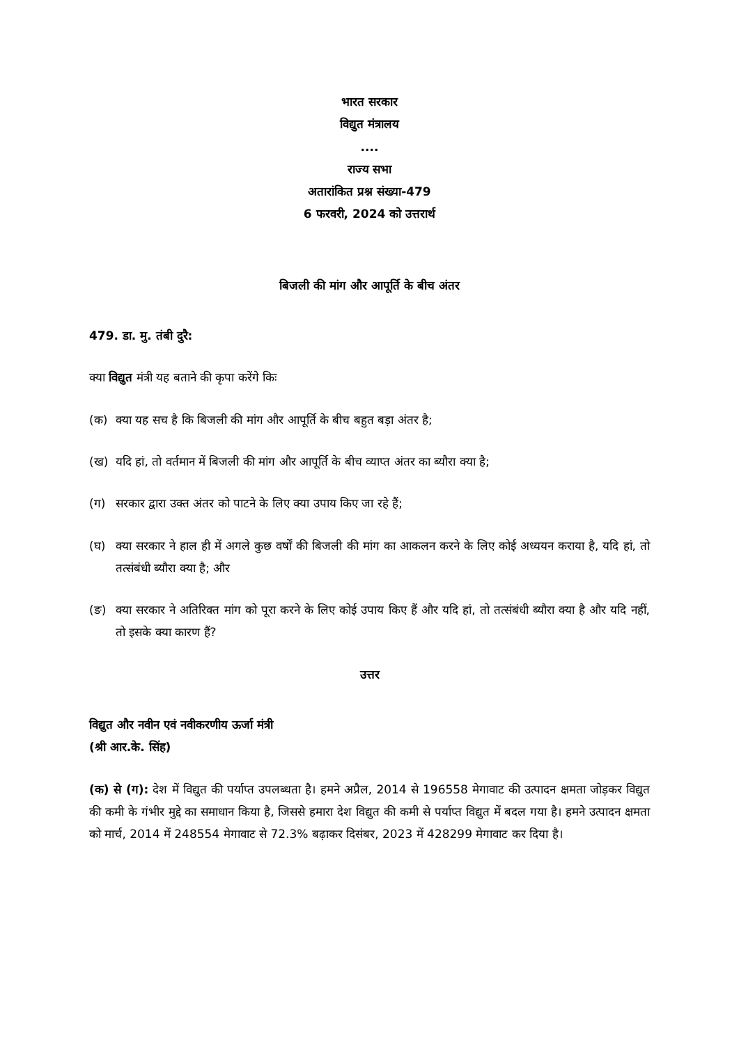भारत सरकार
विद्युत मंत्रालय
....
राज्य सभा
अतारांकित प्रश्न संख्या-479
6 फरवरी, 2024 को उत्तरार्थ
बिजली की मांग और आपूर्ति के बीच अंतर
479. डा. मु. तंबी दुरै:
क्या विद्युत मंत्री यह बताने की कृपा करेंगे किः
(क) क्या यह सच है कि बिजली की मांग और आपूर्ति के बीच बहुत बड़ा अंतर है;
(ख) यदि हां, तो वर्तमान में बिजली की मांग और आपूर्ति के बीच व्याप्त अंतर का ब्यौरा क्या है;
(ग) सरकार द्वारा उक्त अंतर को पाटने के लिए क्या उपाय किए जा रहे हैं;
(घ) क्या सरकार ने हाल ही में अगले कुछ वर्षों की बिजली की मांग का आकलन करने के लिए कोई अध्ययन कराया है, यदि हां, तो तत्संबंधी ब्यौरा क्या है; और
(ङ) क्या सरकार ने अतिरिक्त मांग को पूरा करने के लिए कोई उपाय किए हैं और यदि हां, तो तत्संबंधी ब्यौरा क्या है और यदि नहीं, तो इसके क्या कारण हैं?
उत्तर
विद्युत और नवीन एवं नवीकरणीय ऊर्जा मंत्री
(श्री आर.के. सिंह)
(क) से (ग): देश में विद्युत की पर्याप्त उपलब्धता है। हमने अप्रैल, 2014 से 196558 मेगावाट की उत्पादन क्षमता जोड़कर विद्युत की कमी के गंभीर मुद्दे का समाधान किया है, जिससे हमारा देश विद्युत की कमी से पर्याप्त विद्युत में बदल गया है। हमने उत्पादन क्षमता को मार्च, 2014 में 248554 मेगावाट से 72.3% बढ़ाकर दिसंबर, 2023 में 428299 मेगावाट कर दिया है।